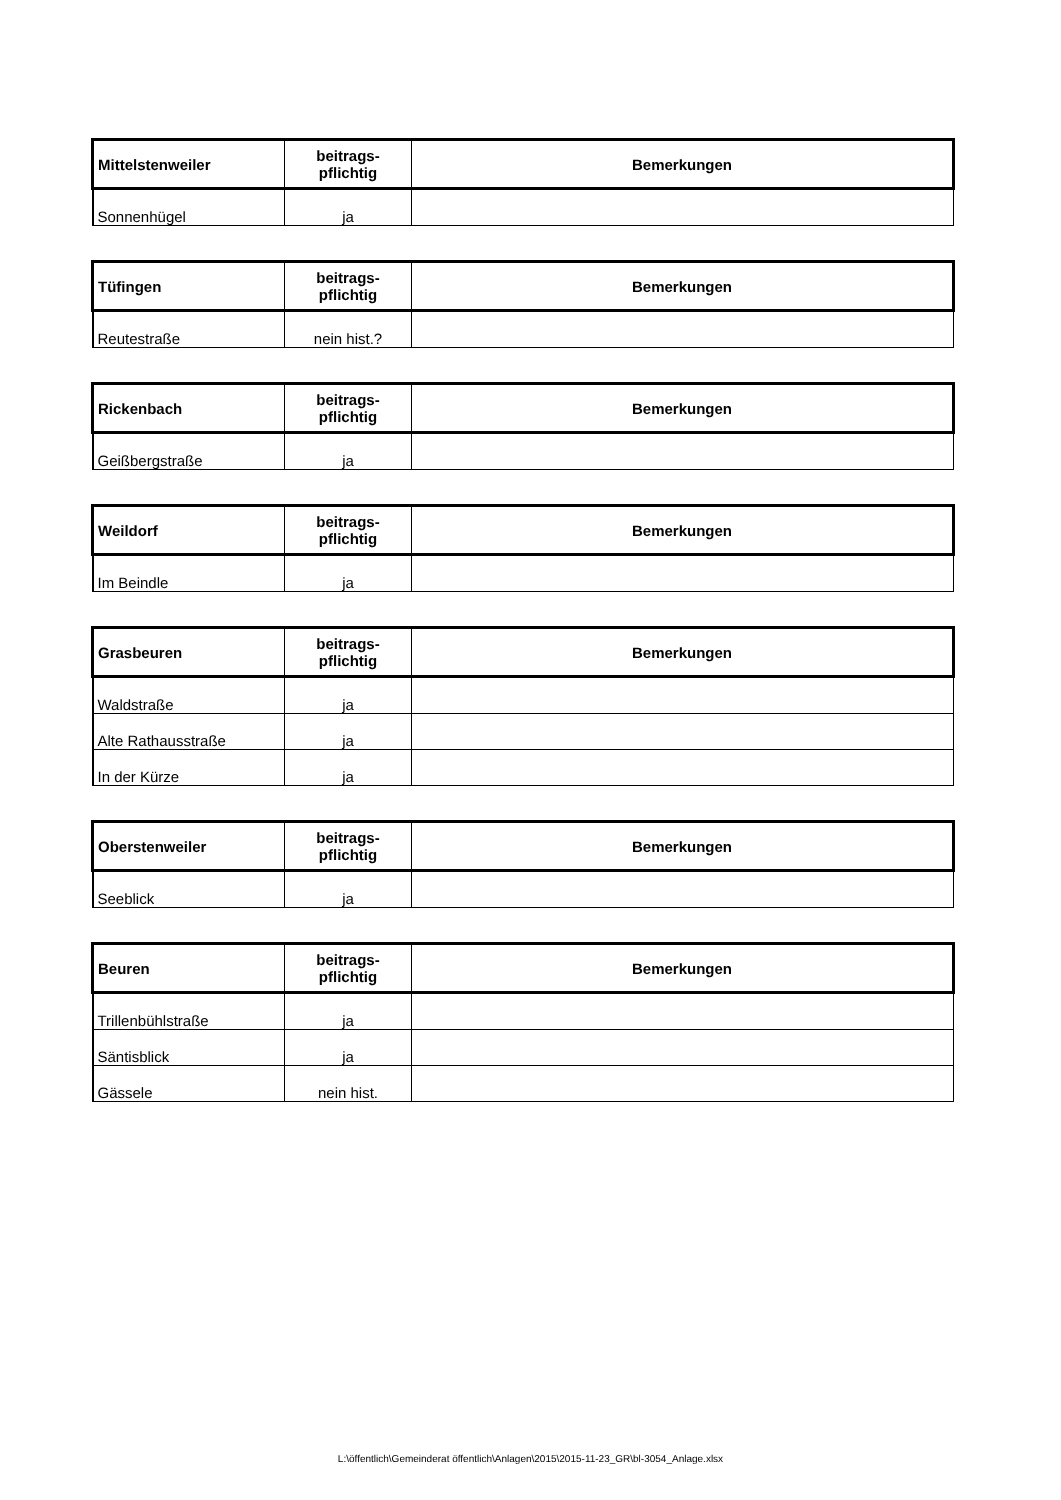| Mittelstenweiler | beitrags- pflichtig | Bemerkungen |
| --- | --- | --- |
| Sonnenhügel | ja | |
| Tüfingen | beitrags- pflichtig | Bemerkungen |
| --- | --- | --- |
| Reutestraße | nein hist.? | |
| Rickenbach | beitrags- pflichtig | Bemerkungen |
| --- | --- | --- |
| Geißbergstraße | ja | |
| Weildorf | beitrags- pflichtig | Bemerkungen |
| --- | --- | --- |
| Im Beindle | ja | |
| Grasbeuren | beitrags- pflichtig | Bemerkungen |
| --- | --- | --- |
| Waldstraße | ja | |
| Alte Rathausstraße | ja | |
| In der Kürze | ja | |
| Oberstenweiler | beitrags- pflichtig | Bemerkungen |
| --- | --- | --- |
| Seeblick | ja | |
| Beuren | beitrags- pflichtig | Bemerkungen |
| --- | --- | --- |
| Trillenbühlstraße | ja | |
| Säntisblick | ja | |
| Gässele | nein hist. | |
L:\öffentlich\Gemeinderat öffentlich\Anlagen\2015\2015-11-23_GR\bl-3054_Anlage.xlsx